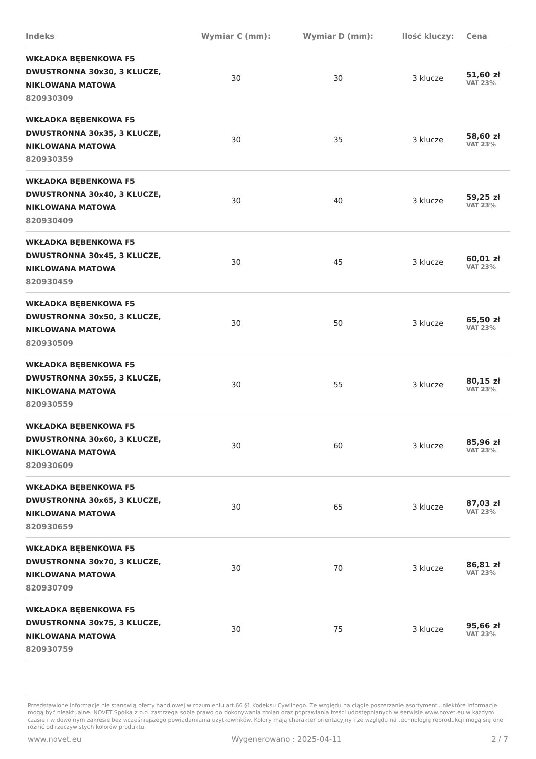| Indeks | Wymiar C (mm): | Wymiar D (mm): | Ilość kluczy: | Cena |
| --- | --- | --- | --- | --- |
| WKŁADKA BĘBENKOWA F5 DWUSTRONNA 30x30, 3 KLUCZE, NIKLOWANA MATOWA 820930309 | 30 | 30 | 3 klucze | 51,60 zł VAT 23% |
| WKŁADKA BĘBENKOWA F5 DWUSTRONNA 30x35, 3 KLUCZE, NIKLOWANA MATOWA 820930359 | 30 | 35 | 3 klucze | 58,60 zł VAT 23% |
| WKŁADKA BĘBENKOWA F5 DWUSTRONNA 30x40, 3 KLUCZE, NIKLOWANA MATOWA 820930409 | 30 | 40 | 3 klucze | 59,25 zł VAT 23% |
| WKŁADKA BĘBENKOWA F5 DWUSTRONNA 30x45, 3 KLUCZE, NIKLOWANA MATOWA 820930459 | 30 | 45 | 3 klucze | 60,01 zł VAT 23% |
| WKŁADKA BĘBENKOWA F5 DWUSTRONNA 30x50, 3 KLUCZE, NIKLOWANA MATOWA 820930509 | 30 | 50 | 3 klucze | 65,50 zł VAT 23% |
| WKŁADKA BĘBENKOWA F5 DWUSTRONNA 30x55, 3 KLUCZE, NIKLOWANA MATOWA 820930559 | 30 | 55 | 3 klucze | 80,15 zł VAT 23% |
| WKŁADKA BĘBENKOWA F5 DWUSTRONNA 30x60, 3 KLUCZE, NIKLOWANA MATOWA 820930609 | 30 | 60 | 3 klucze | 85,96 zł VAT 23% |
| WKŁADKA BĘBENKOWA F5 DWUSTRONNA 30x65, 3 KLUCZE, NIKLOWANA MATOWA 820930659 | 30 | 65 | 3 klucze | 87,03 zł VAT 23% |
| WKŁADKA BĘBENKOWA F5 DWUSTRONNA 30x70, 3 KLUCZE, NIKLOWANA MATOWA 820930709 | 30 | 70 | 3 klucze | 86,81 zł VAT 23% |
| WKŁADKA BĘBENKOWA F5 DWUSTRONNA 30x75, 3 KLUCZE, NIKLOWANA MATOWA 820930759 | 30 | 75 | 3 klucze | 95,66 zł VAT 23% |
Przedstawione informacje nie stanowią oferty handlowej w rozumieniu art.66 §1 Kodeksu Cywilnego. Ze względu na ciągłe poszerzanie asortymentu niektóre informacje mogą być nieaktualne. NOVET Spółka z o.o. zastrzega sobie prawo do dokonywania zmian oraz poprawiania treści udostępnianych w serwisie www.novet.eu w każdym czasie i w dowolnym zakresie bez wcześniejszego powiadamiania użytkowników. Kolory mają charakter orientacyjny i ze względu na technologię reprodukcji mogą się one różnić od rzeczywistych kolorów produktu.
www.novet.eu Wygenerowano : 2025-04-11 2 / 7